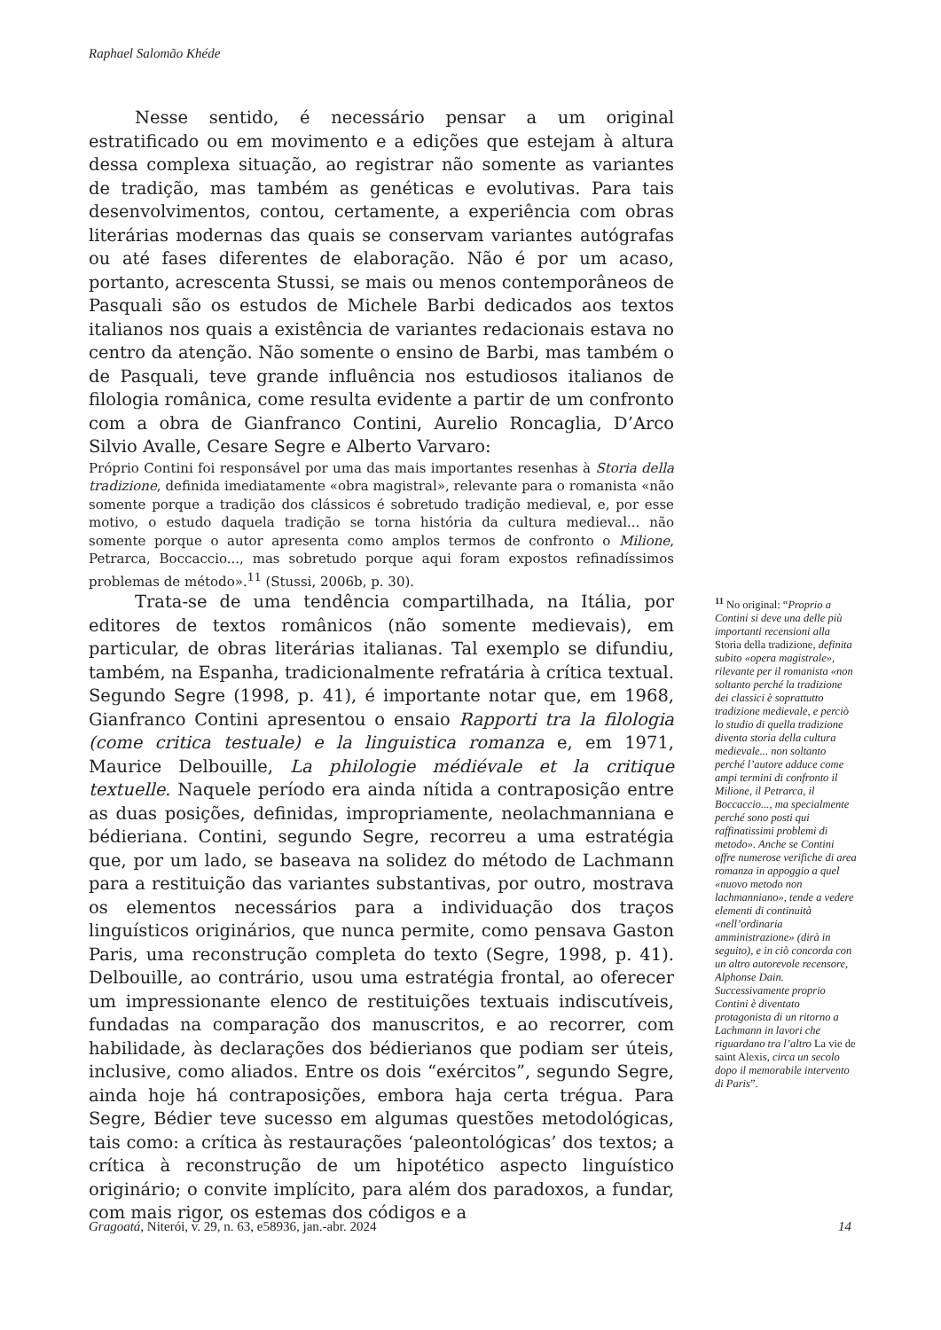Raphael Salomão Khéde
Nesse sentido, é necessário pensar a um original estratificado ou em movimento e a edições que estejam à altura dessa complexa situação, ao registrar não somente as variantes de tradição, mas também as genéticas e evolutivas. Para tais desenvolvimentos, contou, certamente, a experiência com obras literárias modernas das quais se conservam variantes autógrafas ou até fases diferentes de elaboração. Não é por um acaso, portanto, acrescenta Stussi, se mais ou menos contemporâneos de Pasquali são os estudos de Michele Barbi dedicados aos textos italianos nos quais a existência de variantes redacionais estava no centro da atenção. Não somente o ensino de Barbi, mas também o de Pasquali, teve grande influência nos estudiosos italianos de filologia românica, come resulta evidente a partir de um confronto com a obra de Gianfranco Contini, Aurelio Roncaglia, D’Arco Silvio Avalle, Cesare Segre e Alberto Varvaro:
Próprio Contini foi responsável por uma das mais importantes resenhas à Storia della tradizione, definida imediatamente «obra magistral», relevante para o romanista «não somente porque a tradição dos clássicos é sobretudo tradição medieval, e, por esse motivo, o estudo daquela tradição se torna história da cultura medieval... não somente porque o autor apresenta como amplos termos de confronto o Milione, Petrarca, Boccaccio..., mas sobretudo porque aqui foram expostos refinadíssimos problemas de método».<sup>11</sup> (Stussi, 2006b, p. 30).
Trata-se de uma tendência compartilhada, na Itália, por editores de textos românicos (não somente medievais), em particular, de obras literárias italianas. Tal exemplo se difundiu, também, na Espanha, tradicionalmente refratária à crítica textual. Segundo Segre (1998, p. 41), é importante notar que, em 1968, Gianfranco Contini apresentou o ensaio Rapporti tra la filologia (come critica testuale) e la linguistica romanza e, em 1971, Maurice Delbouille, La philologie médiévale et la critique textuelle. Naquele período era ainda nítida a contraposição entre as duas posições, definidas, impropriamente, neolachmanniana e bédieriana. Contini, segundo Segre, recorreu a uma estratégia que, por um lado, se baseava na solidez do método de Lachmann para a restituição das variantes substantivas, por outro, mostrava os elementos necessários para a individuação dos traços linguísticos originários, que nunca permite, como pensava Gaston Paris, uma reconstrução completa do texto (Segre, 1998, p. 41). Delbouille, ao contrário, usou uma estratégia frontal, ao oferecer um impressionante elenco de restituições textuais indiscutíveis, fundadas na comparação dos manuscritos, e ao recorrer, com habilidade, às declarações dos bédierianos que podiam ser úteis, inclusive, como aliados. Entre os dois “exércitos”, segundo Segre, ainda hoje há contraposições, embora haja certa trégua. Para Segre, Bédier teve sucesso em algumas questões metodológicas, tais como: a crítica às restaurações ‘paleontológicas’ dos textos; a crítica à reconstrução de um hipotético aspecto linguístico originário; o convite implícito, para além dos paradoxos, a fundar, com mais rigor, os estemas dos códigos e a
<sup>11</sup> No original: “Proprio a Contini si deve una delle più importanti recensioni alla Storia della tradizione, definita subito «opera magistrale», rilevante per il romanista «non soltanto perché la tradizione dei classici è soprattutto tradizione medievale, e perciò lo studio di quella tradizione diventa storia della cultura medievale... non soltanto perché l’autore adduce come ampi termini di confronto il Milione, il Petrarca, il Boccaccio..., ma specialmente perché sono posti qui raffinatissimi problemi di metodo». Anche se Contini offre numerose verifiche di area romanza in appoggio a quel «nuovo metodo non lachmanniano», tende a vedere elementi di continuità «nell’ordinaria amministrazione» (dirà in seguito), e in ciò concorda con un altro autorevole recensore, Alphonse Dain. Successivamente proprio Contini è diventato protagonista di un ritorno a Lachmann in lavori che riguardano tra l’altro La vie de saint Alexis, circa un secolo dopo il memorabile intervento di Paris”.
Gragoatá, Niterói, v. 29, n. 63, e58936, jan.-abr. 2024 14